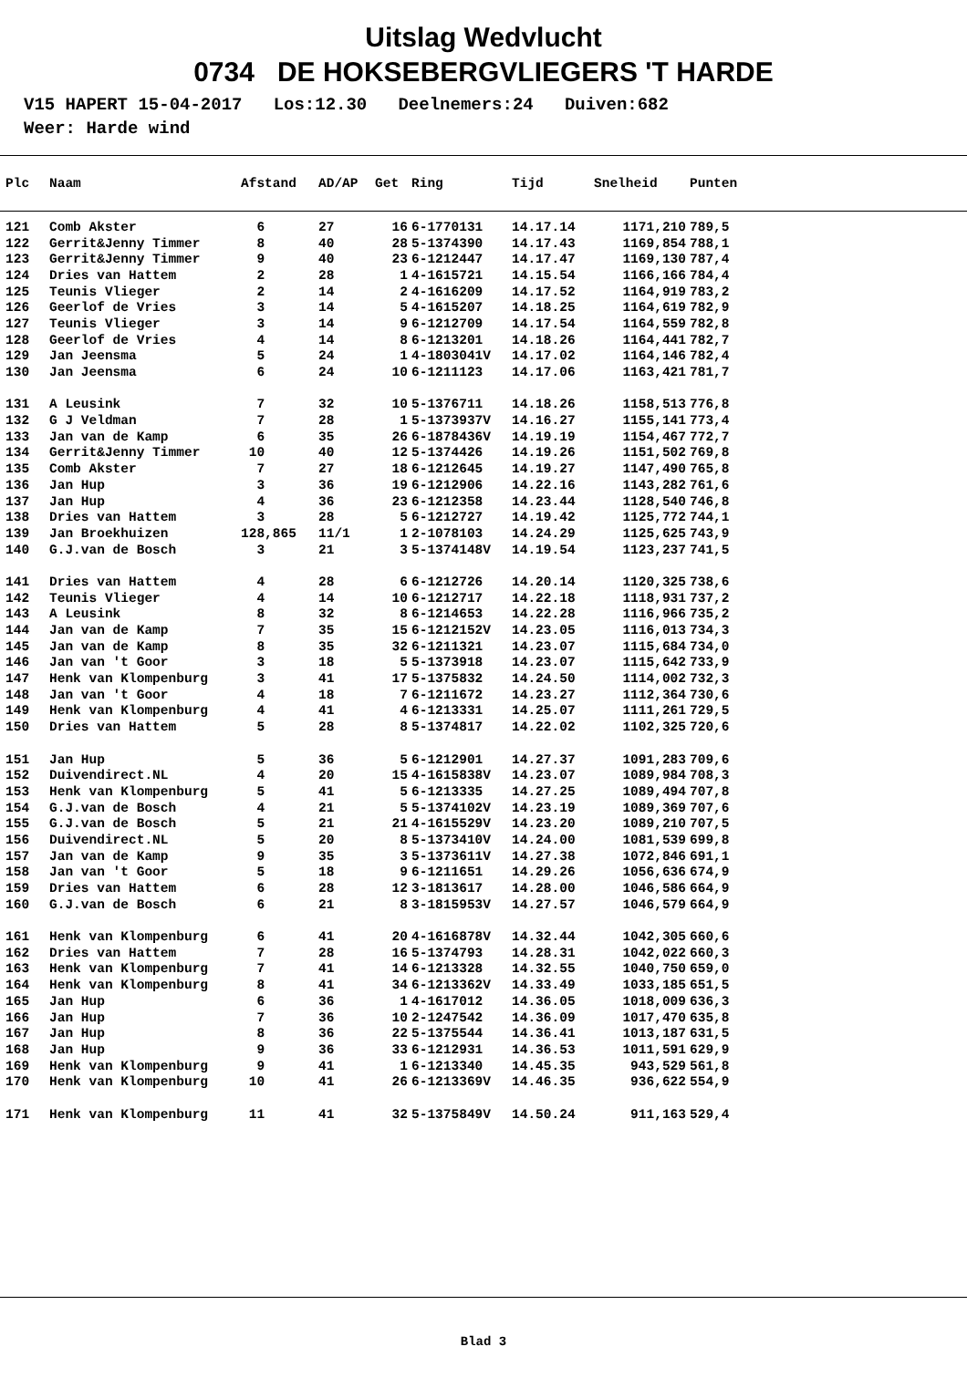Uitslag Wedvlucht
0734 DE HOKSEBERGVLIEGERS 'T HARDE
V15 HAPERT 15-04-2017 Los:12.30 Deelnemers:24 Duiven:682 Weer: Harde wind
| Plc | Naam | Afstand | AD/AP | Get | Ring | Tijd | Snelheid | Punten |
| --- | --- | --- | --- | --- | --- | --- | --- | --- |
| 121 | Comb Akster | 6 | 27 | 16 | 6-1770131 | 14.17.14 | 1171,210 | 789,5 |
| 122 | Gerrit&Jenny Timmer | 8 | 40 | 28 | 5-1374390 | 14.17.43 | 1169,854 | 788,1 |
| 123 | Gerrit&Jenny Timmer | 9 | 40 | 23 | 6-1212447 | 14.17.47 | 1169,130 | 787,4 |
| 124 | Dries van Hattem | 2 | 28 | 1 | 4-1615721 | 14.15.54 | 1166,166 | 784,4 |
| 125 | Teunis Vlieger | 2 | 14 | 2 | 4-1616209 | 14.17.52 | 1164,919 | 783,2 |
| 126 | Geerlof de Vries | 3 | 14 | 5 | 4-1615207 | 14.18.25 | 1164,619 | 782,9 |
| 127 | Teunis Vlieger | 3 | 14 | 9 | 6-1212709 | 14.17.54 | 1164,559 | 782,8 |
| 128 | Geerlof de Vries | 4 | 14 | 8 | 6-1213201 | 14.18.26 | 1164,441 | 782,7 |
| 129 | Jan Jeensma | 5 | 24 | 1 | 4-1803041V | 14.17.02 | 1164,146 | 782,4 |
| 130 | Jan Jeensma | 6 | 24 | 10 | 6-1211123 | 14.17.06 | 1163,421 | 781,7 |
| 131 | A Leusink | 7 | 32 | 10 | 5-1376711 | 14.18.26 | 1158,513 | 776,8 |
| 132 | G J Veldman | 7 | 28 | 1 | 5-1373937V | 14.16.27 | 1155,141 | 773,4 |
| 133 | Jan van de Kamp | 6 | 35 | 26 | 6-1878436V | 14.19.19 | 1154,467 | 772,7 |
| 134 | Gerrit&Jenny Timmer | 10 | 40 | 12 | 5-1374426 | 14.19.26 | 1151,502 | 769,8 |
| 135 | Comb Akster | 7 | 27 | 18 | 6-1212645 | 14.19.27 | 1147,490 | 765,8 |
| 136 | Jan Hup | 3 | 36 | 19 | 6-1212906 | 14.22.16 | 1143,282 | 761,6 |
| 137 | Jan Hup | 4 | 36 | 23 | 6-1212358 | 14.23.44 | 1128,540 | 746,8 |
| 138 | Dries van Hattem | 3 | 28 | 5 | 6-1212727 | 14.19.42 | 1125,772 | 744,1 |
| 139 | Jan Broekhuizen | 128,865 | 11/1 | 1 | 2-1078103 | 14.24.29 | 1125,625 | 743,9 |
| 140 | G.J.van de Bosch | 3 | 21 | 3 | 5-1374148V | 14.19.54 | 1123,237 | 741,5 |
| 141 | Dries van Hattem | 4 | 28 | 6 | 6-1212726 | 14.20.14 | 1120,325 | 738,6 |
| 142 | Teunis Vlieger | 4 | 14 | 10 | 6-1212717 | 14.22.18 | 1118,931 | 737,2 |
| 143 | A Leusink | 8 | 32 | 8 | 6-1214653 | 14.22.28 | 1116,966 | 735,2 |
| 144 | Jan van de Kamp | 7 | 35 | 15 | 6-1212152V | 14.23.05 | 1116,013 | 734,3 |
| 145 | Jan van de Kamp | 8 | 35 | 32 | 6-1211321 | 14.23.07 | 1115,684 | 734,0 |
| 146 | Jan van 't Goor | 3 | 18 | 5 | 5-1373918 | 14.23.07 | 1115,642 | 733,9 |
| 147 | Henk van Klompenburg | 3 | 41 | 17 | 5-1375832 | 14.24.50 | 1114,002 | 732,3 |
| 148 | Jan van 't Goor | 4 | 18 | 7 | 6-1211672 | 14.23.27 | 1112,364 | 730,6 |
| 149 | Henk van Klompenburg | 4 | 41 | 4 | 6-1213331 | 14.25.07 | 1111,261 | 729,5 |
| 150 | Dries van Hattem | 5 | 28 | 8 | 5-1374817 | 14.22.02 | 1102,325 | 720,6 |
| 151 | Jan Hup | 5 | 36 | 5 | 6-1212901 | 14.27.37 | 1091,283 | 709,6 |
| 152 | Duivendirect.NL | 4 | 20 | 15 | 4-1615838V | 14.23.07 | 1089,984 | 708,3 |
| 153 | Henk van Klompenburg | 5 | 41 | 5 | 6-1213335 | 14.27.25 | 1089,494 | 707,8 |
| 154 | G.J.van de Bosch | 4 | 21 | 5 | 5-1374102V | 14.23.19 | 1089,369 | 707,6 |
| 155 | G.J.van de Bosch | 5 | 21 | 21 | 4-1615529V | 14.23.20 | 1089,210 | 707,5 |
| 156 | Duivendirect.NL | 5 | 20 | 8 | 5-1373410V | 14.24.00 | 1081,539 | 699,8 |
| 157 | Jan van de Kamp | 9 | 35 | 3 | 5-1373611V | 14.27.38 | 1072,846 | 691,1 |
| 158 | Jan van 't Goor | 5 | 18 | 9 | 6-1211651 | 14.29.26 | 1056,636 | 674,9 |
| 159 | Dries van Hattem | 6 | 28 | 12 | 3-1813617 | 14.28.00 | 1046,586 | 664,9 |
| 160 | G.J.van de Bosch | 6 | 21 | 8 | 3-1815953V | 14.27.57 | 1046,579 | 664,9 |
| 161 | Henk van Klompenburg | 6 | 41 | 20 | 4-1616878V | 14.32.44 | 1042,305 | 660,6 |
| 162 | Dries van Hattem | 7 | 28 | 16 | 5-1374793 | 14.28.31 | 1042,022 | 660,3 |
| 163 | Henk van Klompenburg | 7 | 41 | 14 | 6-1213328 | 14.32.55 | 1040,750 | 659,0 |
| 164 | Henk van Klompenburg | 8 | 41 | 34 | 6-1213362V | 14.33.49 | 1033,185 | 651,5 |
| 165 | Jan Hup | 6 | 36 | 1 | 4-1617012 | 14.36.05 | 1018,009 | 636,3 |
| 166 | Jan Hup | 7 | 36 | 10 | 2-1247542 | 14.36.09 | 1017,470 | 635,8 |
| 167 | Jan Hup | 8 | 36 | 22 | 5-1375544 | 14.36.41 | 1013,187 | 631,5 |
| 168 | Jan Hup | 9 | 36 | 33 | 6-1212931 | 14.36.53 | 1011,591 | 629,9 |
| 169 | Henk van Klompenburg | 9 | 41 | 1 | 6-1213340 | 14.45.35 | 943,529 | 561,8 |
| 170 | Henk van Klompenburg | 10 | 41 | 26 | 6-1213369V | 14.46.35 | 936,622 | 554,9 |
| 171 | Henk van Klompenburg | 11 | 41 | 32 | 5-1375849V | 14.50.24 | 911,163 | 529,4 |
Blad 3